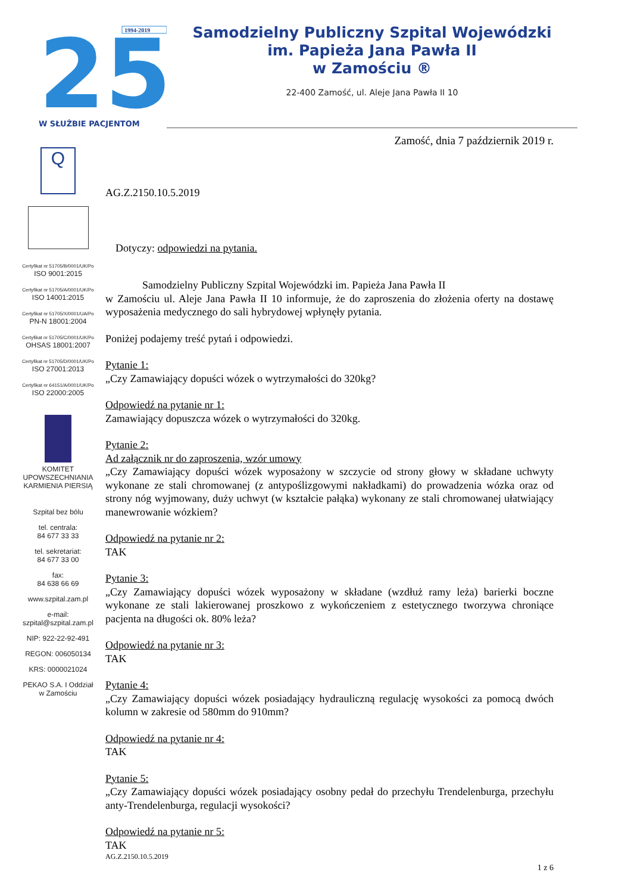25
1994-2019
W SŁUŻBIE PACJENTOM
Samodzielny Publiczny Szpital Wojewódzki
im. Papieża Jana Pawła II
w Zamościu ®
22-400 Zamość, ul. Aleje Jana Pawła II 10
Zamość, dnia 7 październik 2019 r.
Q
Certyfikat nr 51705/B/0001/UK/Po
ISO 9001:2015
Certyfikat nr 51705/A/0001/UK/Po
ISO 14001:2015
Certyfikat nr 51705/X/0001/UA/Po
PN-N 18001:2004
Certyfikat nr 51705/C/0001/UK/Po
OHSAS 18001:2007
Certyfikat nr 51705/D/0001/UK/Po
ISO 27001:2013
Certyfikat nr 64151/A/0001/UK/Po
ISO 22000:2005
KOMITET UPOWSZECHNIANIA KARMIENIA PIERSIĄ
Szpital bez bólu
tel. centrala:
84 677 33 33
tel. sekretariat:
84 677 33 00
fax:
84 638 66 69
www.szpital.zam.pl
e-mail:
szpital@szpital.zam.pl
NIP: 922-22-92-491
REGON: 006050134
KRS: 0000021024
PEKAO S.A. I Oddział
w Zamościu
AG.Z.2150.10.5.2019
Dotyczy: odpowiedzi na pytania.
Samodzielny Publiczny Szpital Wojewódzki im. Papieża Jana Pawła II
w Zamościu ul. Aleje Jana Pawła II 10 informuje, że do zaproszenia do złożenia oferty na dostawę wyposażenia medycznego do sali hybrydowej wpłynęły pytania.
Poniżej podajemy treść pytań i odpowiedzi.
Pytanie 1:
„Czy Zamawiający dopuści wózek o wytrzymałości do 320kg?
Odpowiedź na pytanie nr 1:
Zamawiający dopuszcza wózek o wytrzymałości do 320kg.
Pytanie 2:
Ad załącznik nr do zaproszenia, wzór umowy
„Czy Zamawiający dopuści wózek wyposażony w szczycie od strony głowy w składane uchwyty wykonane ze stali chromowanej (z antypoślizgowymi nakładkami) do prowadzenia wózka oraz od strony nóg wyjmowany, duży uchwyt (w kształcie pałąka) wykonany ze stali chromowanej ułatwiający manewrowanie wózkiem?
Odpowiedź na pytanie nr 2:
TAK
Pytanie 3:
„Czy Zamawiający dopuści wózek wyposażony w składane (wzdłuż ramy leża) barierki boczne wykonane ze stali lakierowanej proszkowo z wykończeniem z estetycznego tworzywa chroniące pacjenta na długości ok. 80% leża?
Odpowiedź na pytanie nr 3:
TAK
Pytanie 4:
„Czy Zamawiający dopuści wózek posiadający hydrauliczną regulację wysokości za pomocą dwóch kolumn w zakresie od 580mm do 910mm?
Odpowiedź na pytanie nr 4:
TAK
Pytanie 5:
„Czy Zamawiający dopuści wózek posiadający osobny pedał do przechyłu Trendelenburga, przechyłu anty-Trendelenburga, regulacji wysokości?
Odpowiedź na pytanie nr 5:
TAK
AG.Z.2150.10.5.2019
1 z 6